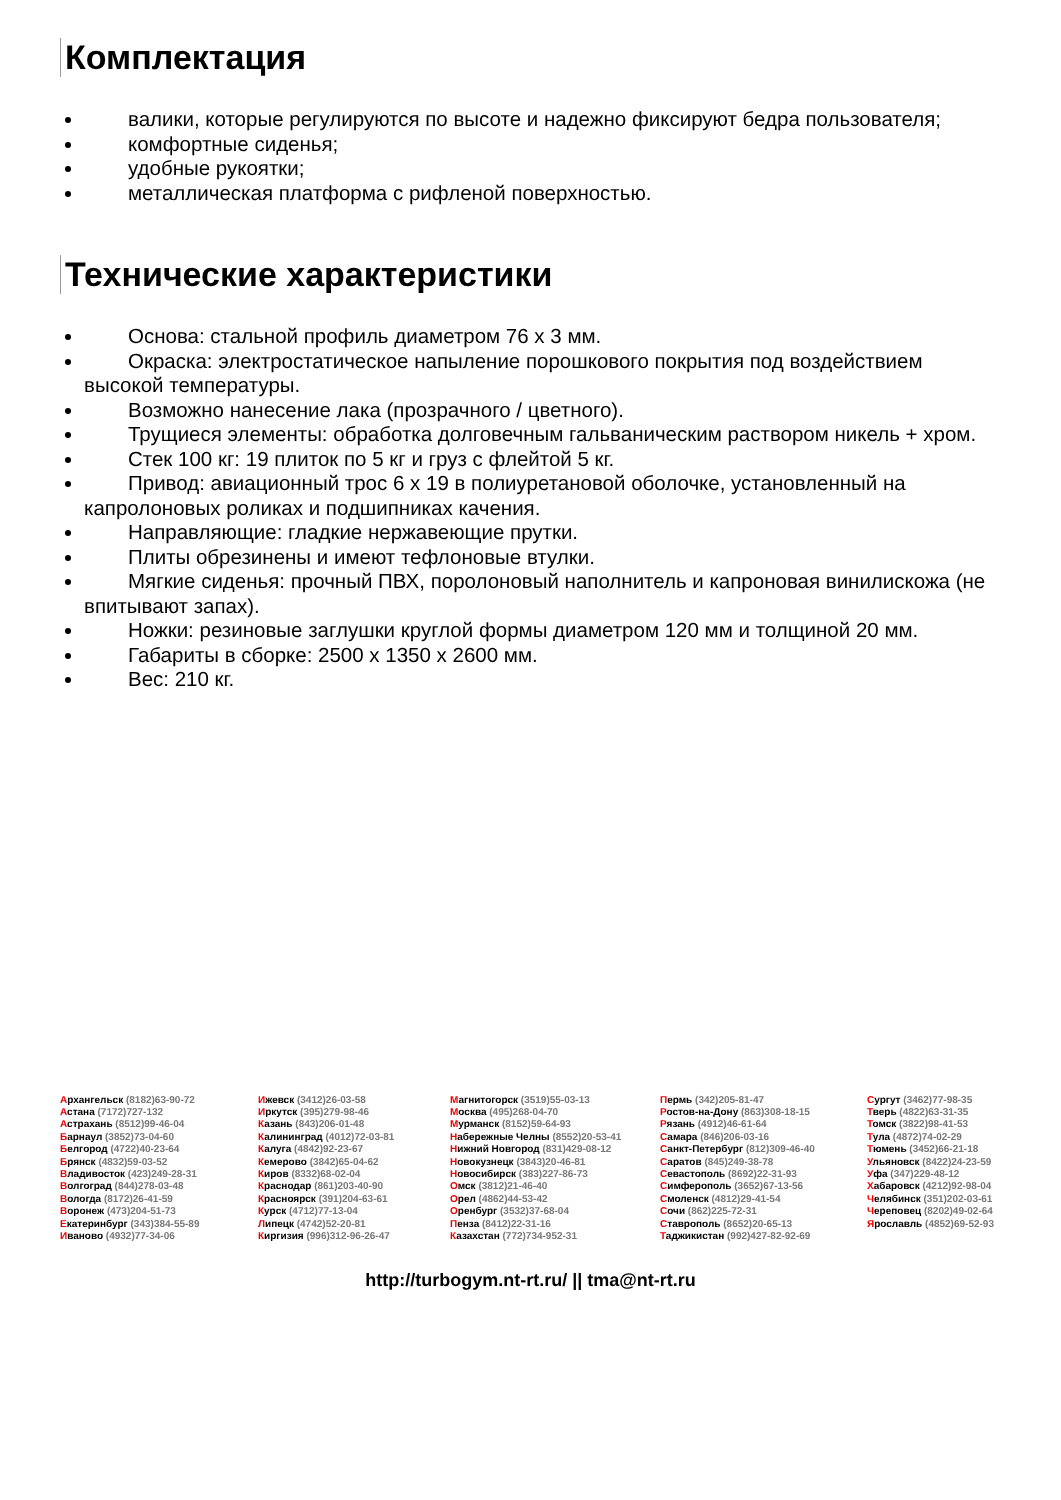Комплектация
валики, которые регулируются по высоте и надежно фиксируют бедра пользователя;
комфортные сиденья;
удобные рукоятки;
металлическая платформа с рифленой поверхностью.
Технические характеристики
Основа: стальной профиль диаметром 76 х 3 мм.
Окраска: электростатическое напыление порошкового покрытия под воздействием высокой температуры.
Возможно нанесение лака (прозрачного / цветного).
Трущиеся элементы: обработка долговечным гальваническим раствором никель + хром.
Стек 100 кг: 19 плиток по 5 кг и груз с флейтой 5 кг.
Привод: авиационный трос 6 х 19 в полиуретановой оболочке, установленный на капролоновых роликах и подшипниках качения.
Направляющие: гладкие нержавеющие прутки.
Плиты обрезинены и имеют тефлоновые втулки.
Мягкие сиденья: прочный ПВХ, поролоновый наполнитель и капроновая винилискожа (не впитывают запах).
Ножки: резиновые заглушки круглой формы диаметром 120 мм и толщиной 20 мм.
Габариты в сборке: 2500 х 1350 х 2600 мм.
Вес: 210 кг.
Архангельск (8182)63-90-72
Астана (7172)727-132
Астрахань (8512)99-46-04
Барнаул (3852)73-04-60
Белгород (4722)40-23-64
Брянск (4832)59-03-52
Владивосток (423)249-28-31
Волгоград (844)278-03-48
Вологда (8172)26-41-59
Воронеж (473)204-51-73
Екатеринбург (343)384-55-89
Иваново (4932)77-34-06
Ижевск (3412)26-03-58
Иркутск (395)279-98-46
Казань (843)206-01-48
Калининград (4012)72-03-81
Калуга (4842)92-23-67
Кемерово (3842)65-04-62
Киров (8332)68-02-04
Краснодар (861)203-40-90
Красноярск (391)204-63-61
Курск (4712)77-13-04
Липецк (4742)52-20-81
Киргизия (996)312-96-26-47
Магнитогорск (3519)55-03-13
Москва (495)268-04-70
Мурманск (8152)59-64-93
Набережные Челны (8552)20-53-41
Нижний Новгород (831)429-08-12
Новокузнецк (3843)20-46-81
Новосибирск (383)227-86-73
Омск (3812)21-46-40
Орел (4862)44-53-42
Оренбург (3532)37-68-04
Пенза (8412)22-31-16
Казахстан (772)734-952-31
Пермь (342)205-81-47
Ростов-на-Дону (863)308-18-15
Рязань (4912)46-61-64
Самара (846)206-03-16
Санкт-Петербург (812)309-46-40
Саратов (845)249-38-78
Севастополь (8692)22-31-93
Симферополь (3652)67-13-56
Смоленск (4812)29-41-54
Сочи (862)225-72-31
Ставрополь (8652)20-65-13
Таджикистан (992)427-82-92-69
Сургут (3462)77-98-35
Тверь (4822)63-31-35
Томск (3822)98-41-53
Тула (4872)74-02-29
Тюмень (3452)66-21-18
Ульяновск (8422)24-23-59
Уфа (347)229-48-12
Хабаровск (4212)92-98-04
Челябинск (351)202-03-61
Череповец (8202)49-02-64
Ярославль (4852)69-52-93
http://turbogym.nt-rt.ru/ || tma@nt-rt.ru